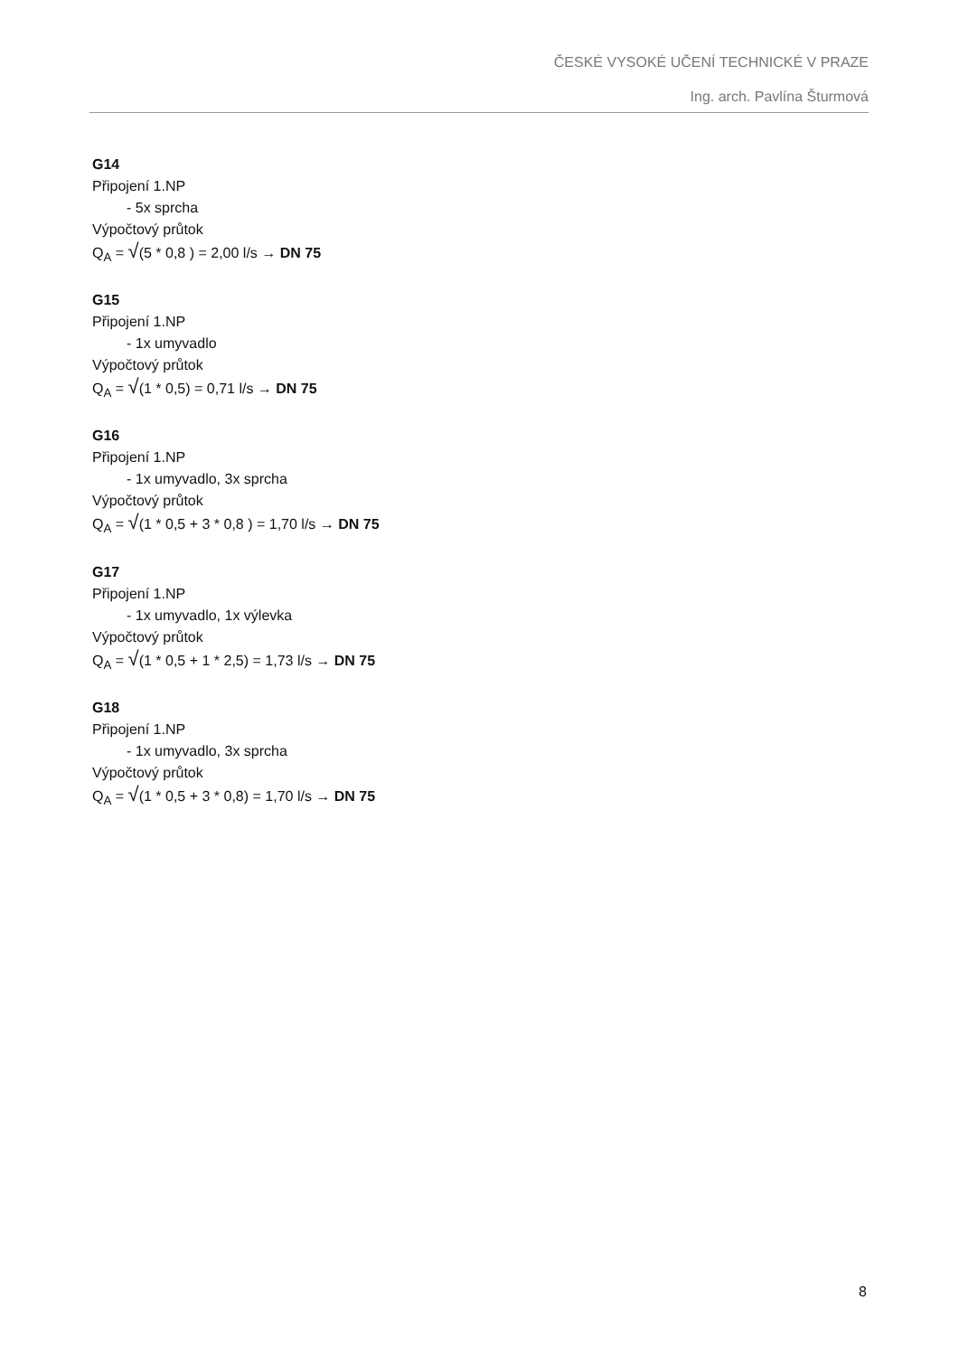ČESKÉ VYSOKÉ UČENÍ TECHNICKÉ V PRAZE
Ing. arch. Pavlína Šturmová
G14
Připojení 1.NP
- 5x sprcha
Výpočtový průtok
Q<sub>A</sub> = √(5 * 0,8 ) = 2,00 l/s → DN 75
G15
Připojení 1.NP
- 1x umyvadlo
Výpočtový průtok
Q<sub>A</sub> = √(1 * 0,5) = 0,71 l/s → DN 75
G16
Připojení 1.NP
- 1x umyvadlo, 3x sprcha
Výpočtový průtok
Q<sub>A</sub> = √(1 * 0,5 + 3 * 0,8 ) = 1,70 l/s → DN 75
G17
Připojení 1.NP
- 1x umyvadlo, 1x výlevka
Výpočtový průtok
Q<sub>A</sub> = √(1 * 0,5 + 1 * 2,5) = 1,73 l/s → DN 75
G18
Připojení 1.NP
- 1x umyvadlo, 3x sprcha
Výpočtový průtok
Q<sub>A</sub> = √(1 * 0,5 + 3 * 0,8) = 1,70 l/s → DN 75
8